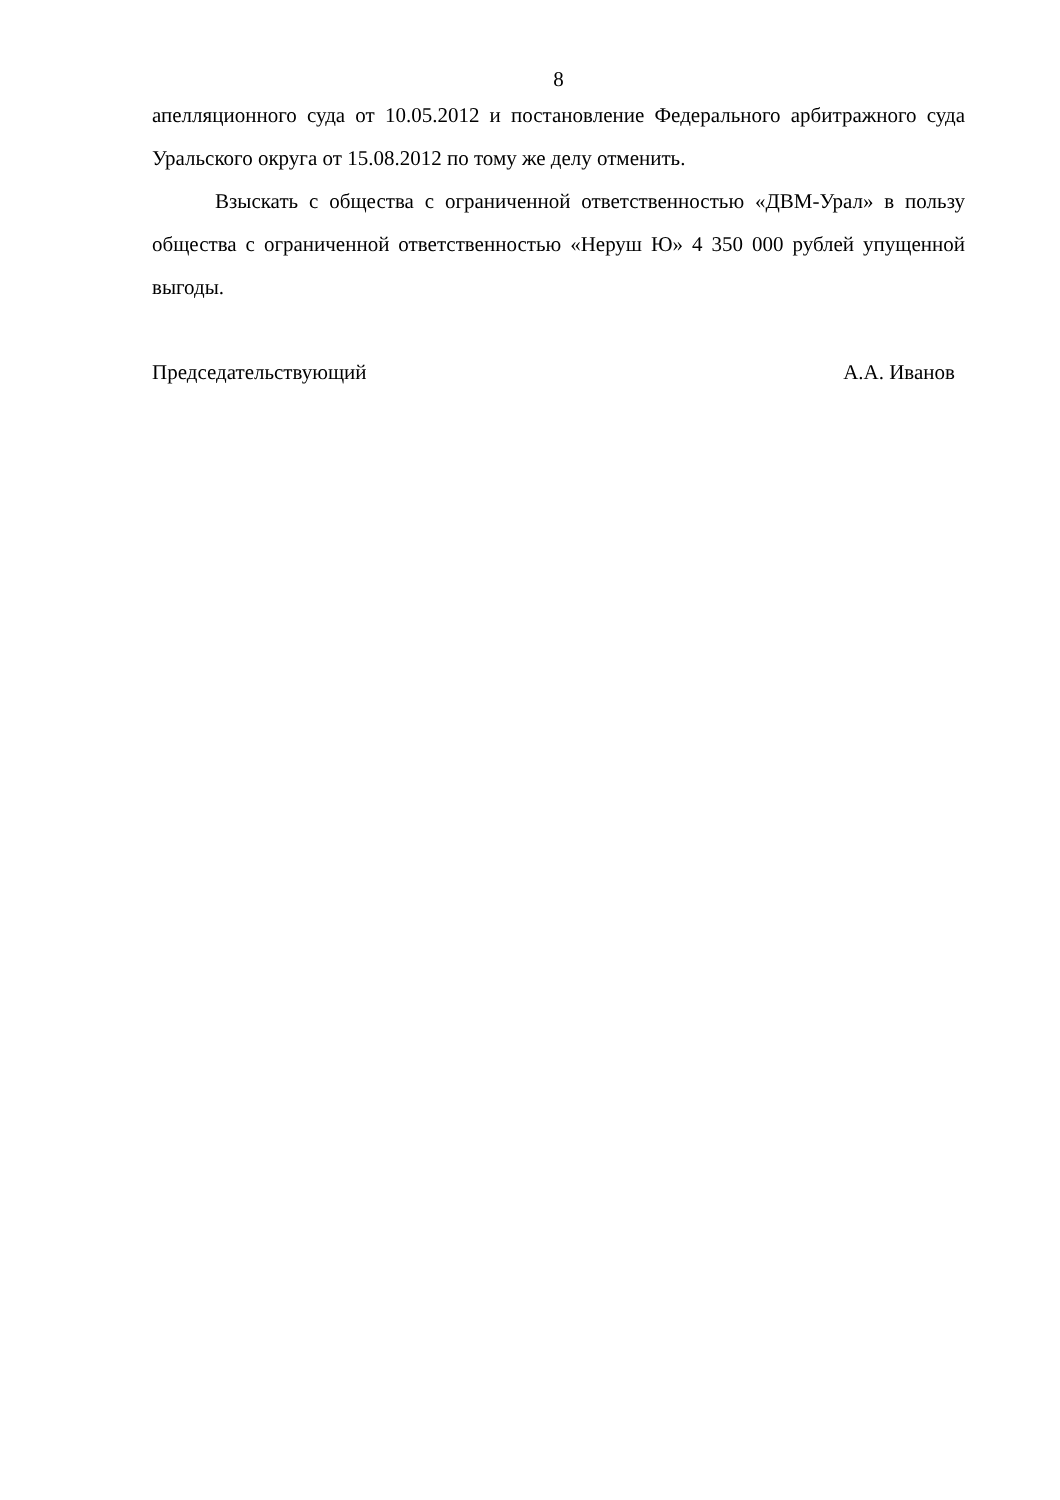8
апелляционного суда от 10.05.2012 и постановление Федерального арбитражного суда Уральского округа от 15.08.2012 по тому же делу отменить.
Взыскать с общества с ограниченной ответственностью «ДВМ-Урал» в пользу общества с ограниченной ответственностью «Неруш Ю» 4 350 000 рублей упущенной выгоды.
Председательствующий А.А. Иванов